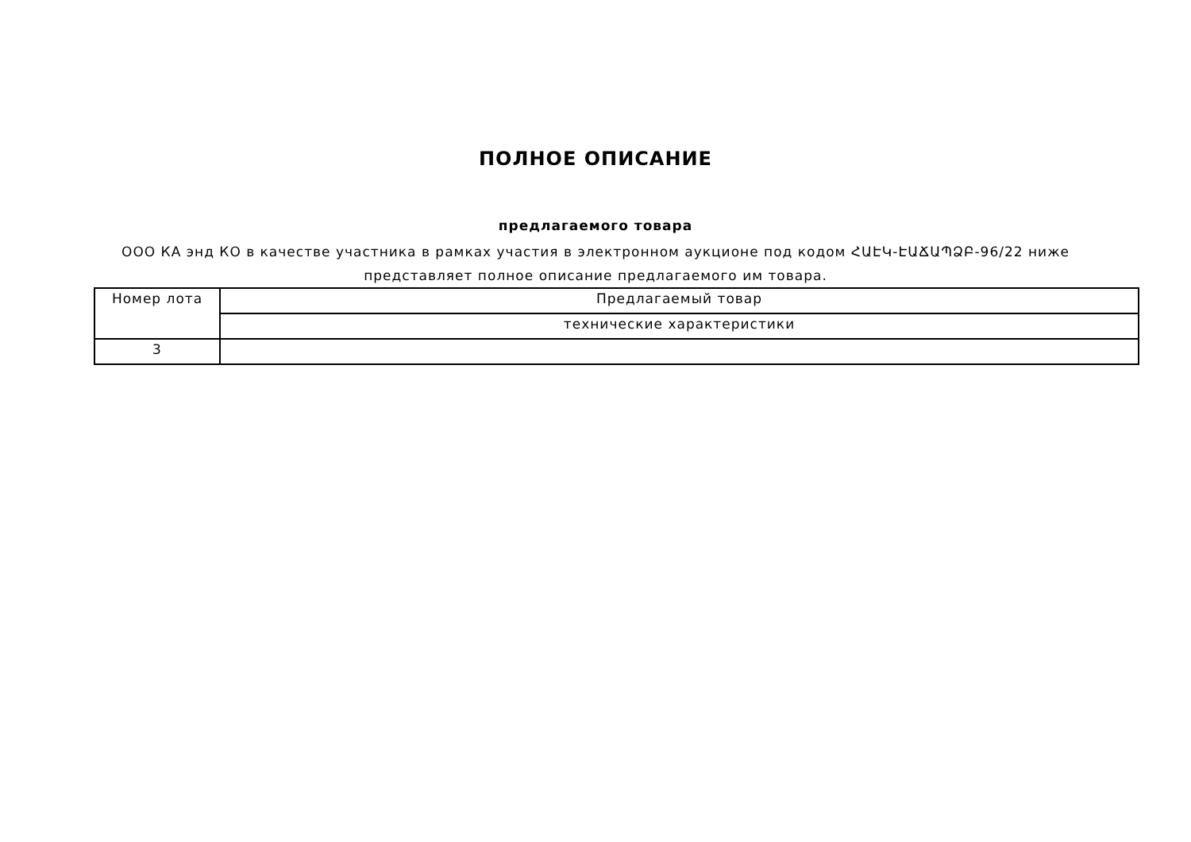ПОЛНОЕ ОПИСАНИЕ
предлагаемого товара
ООО КА энд КО в качестве участника в рамках участия в электронном аукционе под кодом ՀԱԷԿ-ԷԱՃԱՊՁԲ-96/22 ниже представляет полное описание предлагаемого им товара.
| Номер лота | Предлагаемый товар |
| | технические характеристики |
| 3 | |